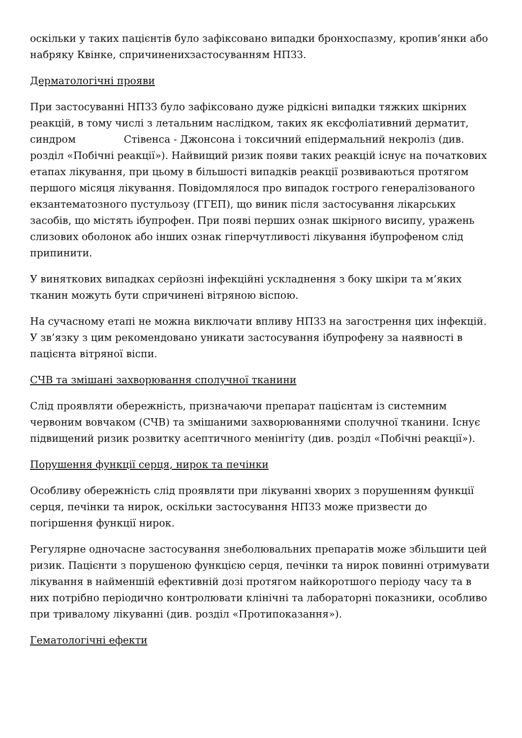оскільки у таких пацієнтів було зафіксовано випадки бронхоспазму, кропив’янки або набряку Квінке, спричиненихзастосуванням НПЗЗ.
Дерматологічні прояви
При застосуванні НПЗЗ було зафіксовано дуже рідкісні випадки тяжких шкірних реакцій, в тому числі з летальним наслідком, таких як ексфоліативний дерматит, синдром Стівенса - Джонсона і токсичний епідермальний некроліз (див. розділ «Побічні реакції»). Найвищий ризик появи таких реакцій існує на початкових етапах лікування, при цьому в більшості випадків реакції розвиваються протягом першого місяця лікування. Повідомлялося про випадок гострого генералізованого екзантематозного пустульозу (ГГЕП), що виник після застосування лікарських засобів, що містять ібупрофен. При появі перших ознак шкірного висипу, уражень слизових оболонок або інших ознак гіперчутливості лікування ібупрофеном слід припинити.
У виняткових випадках серйозні інфекційні ускладнення з боку шкіри та м’яких тканин можуть бути спричинені вітряною віспою.
На сучасному етапі не можна виключати впливу НПЗЗ на загострення цих інфекцій. У зв’язку з цим рекомендовано уникати застосування ібупрофену за наявності в пацієнта вітряної віспи.
СЧВ та змішані захворювання сполучної тканини
Слід проявляти обережність, призначаючи препарат пацієнтам із системним червоним вовчаком (СЧВ) та змішаними захворюваннями сполучної тканини. Існує підвищений ризик розвитку асептичного менінгіту (див. розділ «Побічні реакції»).
Порушення функції серця, нирок та печінки
Особливу обережність слід проявляти при лікуванні хворих з порушенням функції серця, печінки та нирок, оскільки застосування НПЗЗ може призвести до погіршення функції нирок.
Регулярне одночасне застосування знеболювальних препаратів може збільшити цей ризик. Пацієнти з порушеною функцією серця, печінки та нирок повинні отримувати лікування в найменшій ефективній дозі протягом найкоротшого періоду часу та в них потрібно періодично контролювати клінічні та лабораторні показники, особливо при тривалому лікуванні (див. розділ «Протипоказання»).
Гематологічні ефекти